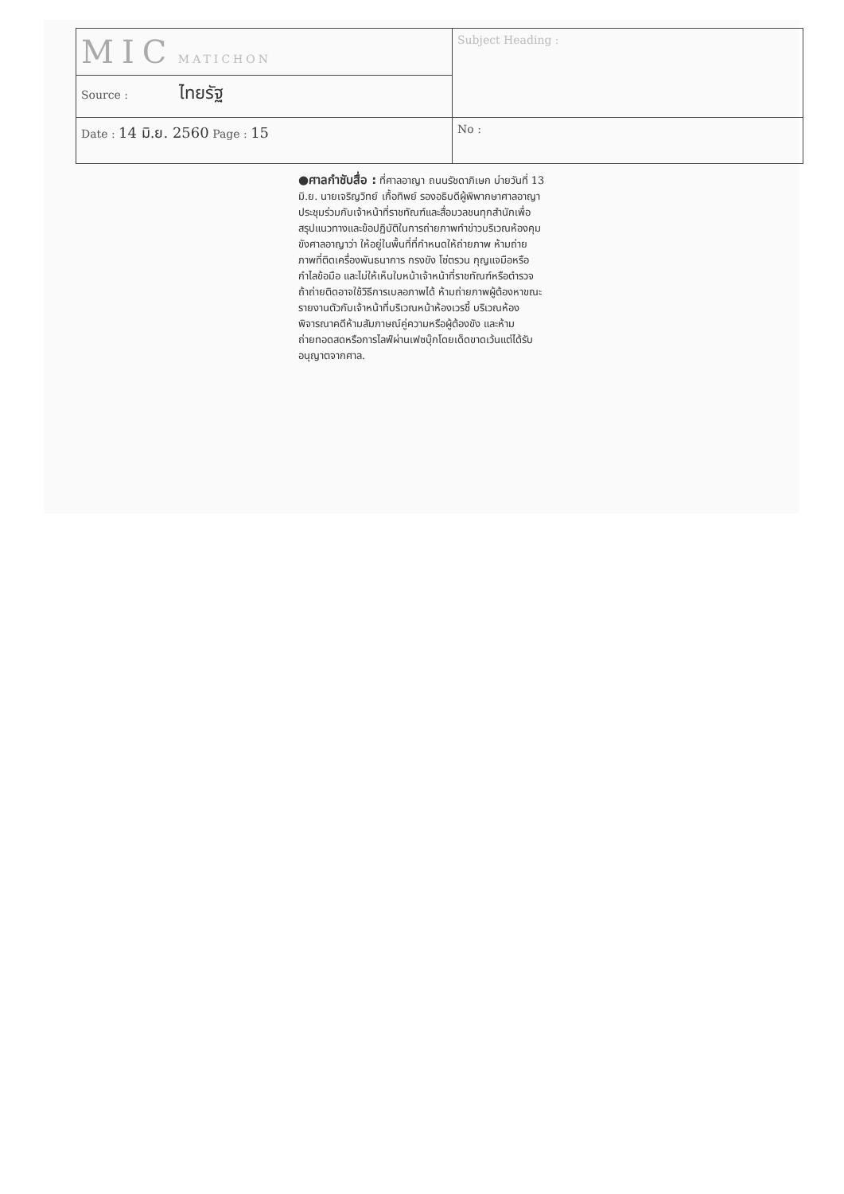| MIC MATICHON | Subject Heading : |
| Source : ไทยรัฐ | |
| Date : 14 มิ.ย. 2560 Page : 15 | No : |
●ศาลกำชับสื่อ : ที่ศาลอาญา ถนนรัชดาภิเษก บ่ายวันที่ 13 มิ.ย. นายเจริญวิทย์ เกื้อทิพย์ รองอธิบดีผู้พิพากษาศาลอาญา ประชุมร่วมกับเจ้าหน้าที่ราชทัณฑ์และสื่อมวลชนทุกสำนักเพื่อสรุปแนวทางและข้อปฏิบัติในการถ่ายภาพทำข่าวบริเวณห้องคุมขังศาลอาญาว่า ให้อยู่ในพื้นที่ที่กำหนดให้ถ่ายภาพ ห้ามถ่ายภาพที่ติดเครื่องพันธนาการ กรงขัง โซ่ตรวน กุญแจมือหรือกำไลข้อมือ และไม่ให้เห็นใบหน้าเจ้าหน้าที่ราชทัณฑ์หรือตำรวจ ถ้าถ่ายติดอาจใช้วิธีการเบลอภาพได้ ห้ามถ่ายภาพผู้ต้องหาขณะรายงานตัวกับเจ้าหน้าที่บริเวณหน้าห้องเวรชี้ บริเวณห้องพิจารณาคดีห้ามสัมภาษณ์คู่ความหรือผู้ต้องขัง และห้ามถ่ายทอดสดหรือการไลฟ์ผ่านเฟซบุ๊กโดยเด็ดขาดเว้นแต่ได้รับอนุญาตจากศาล.